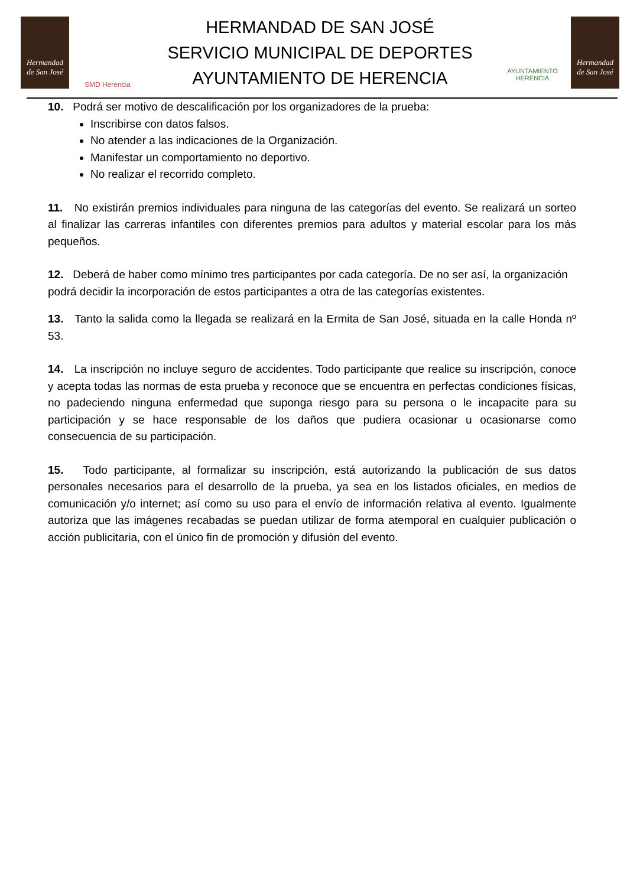Hermandad
de San José
SMD Herencia
HERMANDAD DE SAN JOSÉ
SERVICIO MUNICIPAL DE DEPORTES
AYUNTAMIENTO DE HERENCIA
AYUNTAMIENTO
HERENCIA
Hermandad
de San José
10. Podrá ser motivo de descalificación por los organizadores de la prueba:
Inscribirse con datos falsos.
No atender a las indicaciones de la Organización.
Manifestar un comportamiento no deportivo.
No realizar el recorrido completo.
11. No existirán premios individuales para ninguna de las categorías del evento. Se realizará un sorteo al finalizar las carreras infantiles con diferentes premios para adultos y material escolar para los más pequeños.
12. Deberá de haber como mínimo tres participantes por cada categoría. De no ser así, la organización podrá decidir la incorporación de estos participantes a otra de las categorías existentes.
13. Tanto la salida como la llegada se realizará en la Ermita de San José, situada en la calle Honda nº 53.
14. La inscripción no incluye seguro de accidentes. Todo participante que realice su inscripción, conoce y acepta todas las normas de esta prueba y reconoce que se encuentra en perfectas condiciones físicas, no padeciendo ninguna enfermedad que suponga riesgo para su persona o le incapacite para su participación y se hace responsable de los daños que pudiera ocasionar u ocasionarse como consecuencia de su participación.
15. Todo participante, al formalizar su inscripción, está autorizando la publicación de sus datos personales necesarios para el desarrollo de la prueba, ya sea en los listados oficiales, en medios de comunicación y/o internet; así como su uso para el envío de información relativa al evento. Igualmente autoriza que las imágenes recabadas se puedan utilizar de forma atemporal en cualquier publicación o acción publicitaria, con el único fin de promoción y difusión del evento.